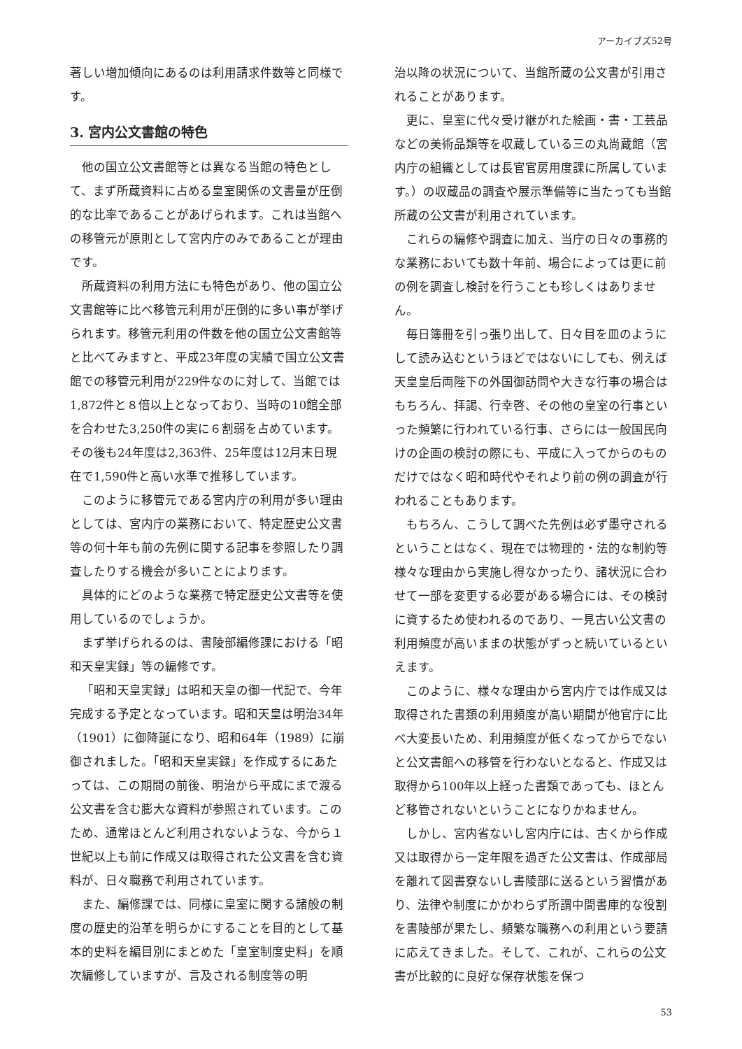アーカイブズ52号
著しい増加傾向にあるのは利用請求件数等と同様です。
3. 宮内公文書館の特色
他の国立公文書館等とは異なる当館の特色として、まず所蔵資料に占める皇室関係の文書量が圧倒的な比率であることがあげられます。これは当館への移管元が原則として宮内庁のみであることが理由です。
所蔵資料の利用方法にも特色があり、他の国立公文書館等に比べ移管元利用が圧倒的に多い事が挙げられます。移管元利用の件数を他の国立公文書館等と比べてみますと、平成23年度の実績で国立公文書館での移管元利用が229件なのに対して、当館では1,872件と８倍以上となっており、当時の10館全部を合わせた3,250件の実に６割弱を占めています。その後も24年度は2,363件、25年度は12月末日現在で1,590件と高い水準で推移しています。
このように移管元である宮内庁の利用が多い理由としては、宮内庁の業務において、特定歴史公文書等の何十年も前の先例に関する記事を参照したり調査したりする機会が多いことによります。
具体的にどのような業務で特定歴史公文書等を使用しているのでしょうか。
まず挙げられるのは、書陵部編修課における「昭和天皇実録」等の編修です。
「昭和天皇実録」は昭和天皇の御一代記で、今年完成する予定となっています。昭和天皇は明治34年（1901）に御降誕になり、昭和64年（1989）に崩御されました。「昭和天皇実録」を作成するにあたっては、この期間の前後、明治から平成にまで渡る公文書を含む膨大な資料が参照されています。このため、通常ほとんど利用されないような、今から１世紀以上も前に作成又は取得された公文書を含む資料が、日々職務で利用されています。
また、編修課では、同様に皇室に関する諸般の制度の歴史的沿革を明らかにすることを目的として基本的史料を編目別にまとめた「皇室制度史料」を順次編修していますが、言及される制度等の明
治以降の状況について、当館所蔵の公文書が引用されることがあります。
更に、皇室に代々受け継がれた絵画・書・工芸品などの美術品類等を収蔵している三の丸尚蔵館（宮内庁の組織としては長官官房用度課に所属しています。）の収蔵品の調査や展示準備等に当たっても当館所蔵の公文書が利用されています。
これらの編修や調査に加え、当庁の日々の事務的な業務においても数十年前、場合によっては更に前の例を調査し検討を行うことも珍しくはありません。
毎日簿冊を引っ張り出して、日々目を皿のようにして読み込むというほどではないにしても、例えば天皇皇后両陛下の外国御訪問や大きな行事の場合はもちろん、拝謁、行幸啓、その他の皇室の行事といった頻繁に行われている行事、さらには一般国民向けの企画の検討の際にも、平成に入ってからのものだけではなく昭和時代やそれより前の例の調査が行われることもあります。
もちろん、こうして調べた先例は必ず墨守されるということはなく、現在では物理的・法的な制約等様々な理由から実施し得なかったり、諸状況に合わせて一部を変更する必要がある場合には、その検討に資するため使われるのであり、一見古い公文書の利用頻度が高いままの状態がずっと続いているといえます。
このように、様々な理由から宮内庁では作成又は取得された書類の利用頻度が高い期間が他官庁に比べ大変長いため、利用頻度が低くなってからでないと公文書館への移管を行わないとなると、作成又は取得から100年以上経った書類であっても、ほとんど移管されないということになりかねません。
しかし、宮内省ないし宮内庁には、古くから作成又は取得から一定年限を過ぎた公文書は、作成部局を離れて図書寮ないし書陵部に送るという習慣があり、法律や制度にかかわらず所謂中間書庫的な役割を書陵部が果たし、頻繁な職務への利用という要請に応えてきました。そして、これが、これらの公文書が比較的に良好な保存状態を保つ
53